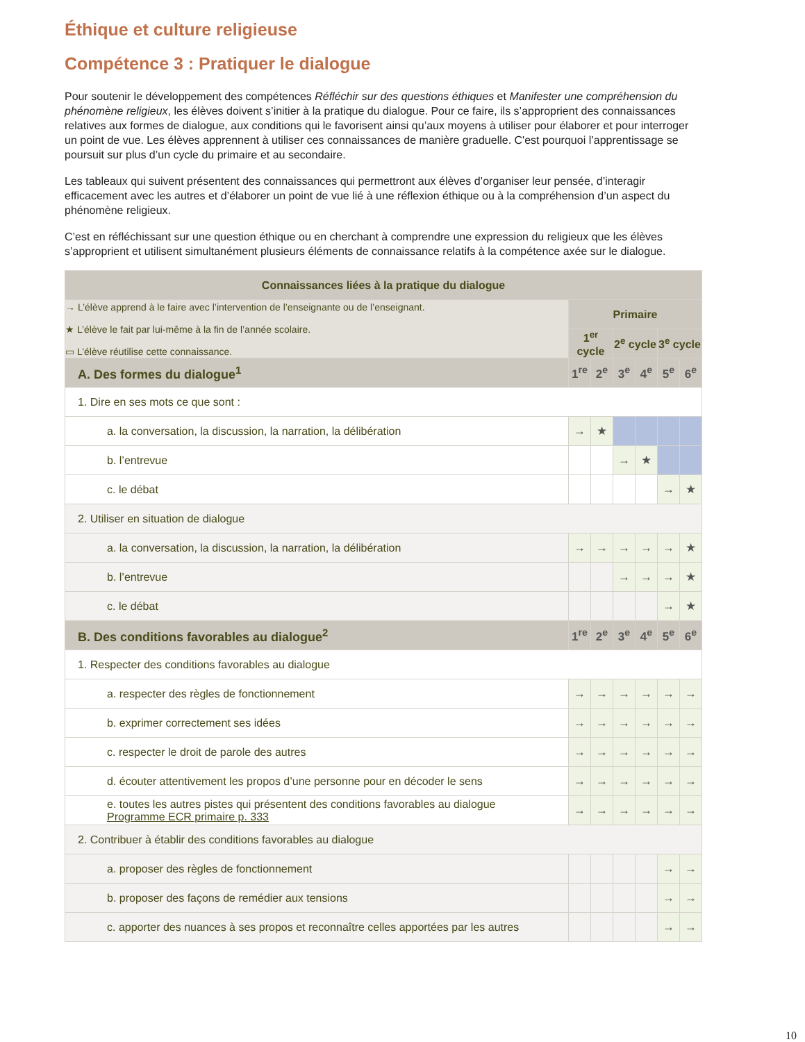Éthique et culture religieuse
Compétence 3 : Pratiquer le dialogue
Pour soutenir le développement des compétences Réfléchir sur des questions éthiques et Manifester une compréhension du phénomène religieux, les élèves doivent s’initier à la pratique du dialogue. Pour ce faire, ils s’approprient des connaissances relatives aux formes de dialogue, aux conditions qui le favorisent ainsi qu’aux moyens à utiliser pour élaborer et pour interroger un point de vue. Les élèves apprennent à utiliser ces connaissances de manière graduelle. C'est pourquoi l’apprentissage se poursuit sur plus d’un cycle du primaire et au secondaire.
Les tableaux qui suivent présentent des connaissances qui permettront aux élèves d’organiser leur pensée, d’interagir efficacement avec les autres et d’élaborer un point de vue lié à une réflexion éthique ou à la compréhension d’un aspect du phénomène religieux.
C’est en réfléchissant sur une question éthique ou en cherchant à comprendre une expression du religieux que les élèves s’approprient et utilisent simultanément plusieurs éléments de connaissance relatifs à la compétence axée sur le dialogue.
| Connaissances liées à la pratique du dialogue | | | | | | |
| → L’élève apprend à le faire avec l’intervention de l’enseignante ou de l’enseignant. ★ L’élève le fait par lui-même à la fin de l’année scolaire. ▭ L’élève réutilise cette connaissance. | Primaire | | | | | |
| | 1<sup>er</sup> cycle | | 2<sup>e</sup> cycle | | 3<sup>e</sup> cycle | |
| A. Des formes du dialogue<sup>1</sup> | 1<sup>re</sup> | 2<sup>e</sup> | 3<sup>e</sup> | 4<sup>e</sup> | 5<sup>e</sup> | 6<sup>e</sup> |
| 1. Dire en ses mots ce que sont : | | | | | | |
| a. la conversation, la discussion, la narration, la délibération | → | ★ | | | | |
| b. l’entrevue | | | → | ★ | | |
| c. le débat | | | | | → | ★ |
| 2. Utiliser en situation de dialogue | | | | | | |
| a. la conversation, la discussion, la narration, la délibération | → | → | → | → | → | ★ |
| b. l’entrevue | | | → | → | → | ★ |
| c. le débat | | | | | → | ★ |
| B. Des conditions favorables au dialogue<sup>2</sup> | 1<sup>re</sup> | 2<sup>e</sup> | 3<sup>e</sup> | 4<sup>e</sup> | 5<sup>e</sup> | 6<sup>e</sup> |
| 1. Respecter des conditions favorables au dialogue | | | | | | |
| a. respecter des règles de fonctionnement | → | → | → | → | → | → |
| b. exprimer correctement ses idées | → | → | → | → | → | → |
| c. respecter le droit de parole des autres | → | → | → | → | → | → |
| d. écouter attentivement les propos d’une personne pour en décoder le sens | → | → | → | → | → | → |
| e. toutes les autres pistes qui présentent des conditions favorables au dialogue Programme ECR primaire p. 333 | → | → | → | → | → | → |
| 2. Contribuer à établir des conditions favorables au dialogue | | | | | | |
| a. proposer des règles de fonctionnement | | | | | → | → |
| b. proposer des façons de remédier aux tensions | | | | | → | → |
| c. apporter des nuances à ses propos et reconnaître celles apportées par les autres | | | | | → | → |
10